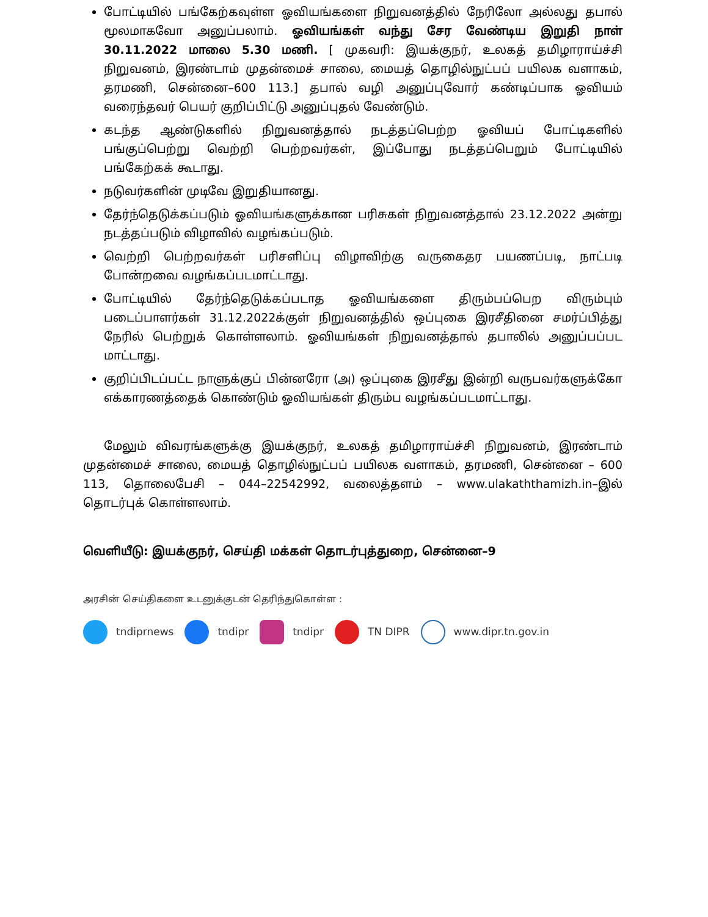போட்டியில் பங்கேற்கவுள்ள ஓவியங்களை நிறுவனத்தில் நேரிலோ அல்லது தபால் மூலமாகவோ அனுப்பலாம். ஓவியங்கள் வந்து சேர வேண்டிய இறுதி நாள் 30.11.2022 மாலை 5.30 மணி. [ முகவரி: இயக்குநர், உலகத் தமிழாராய்ச்சி நிறுவனம், இரண்டாம் முதன்மைச் சாலை, மையத் தொழில்நுட்பப் பயிலக வளாகம், தரமணி, சென்னை–600 113.] தபால் வழி அனுப்புவோர் கண்டிப்பாக ஓவியம் வரைந்தவர் பெயர் குறிப்பிட்டு அனுப்புதல் வேண்டும்.
கடந்த ஆண்டுகளில் நிறுவனத்தால் நடத்தப்பெற்ற ஓவியப் போட்டிகளில் பங்குப்பெற்று வெற்றி பெற்றவர்கள், இப்போது நடத்தப்பெறும் போட்டியில் பங்கேற்கக் கூடாது.
நடுவர்களின் முடிவே இறுதியானது.
தேர்ந்தெடுக்கப்படும் ஓவியங்களுக்கான பரிசுகள் நிறுவனத்தால் 23.12.2022 அன்று நடத்தப்படும் விழாவில் வழங்கப்படும்.
வெற்றி பெற்றவர்கள் பரிசளிப்பு விழாவிற்கு வருகைதர பயணப்படி, நாட்படி போன்றவை வழங்கப்படமாட்டாது.
போட்டியில் தேர்ந்தெடுக்கப்படாத ஓவியங்களை திரும்பப்பெற விரும்பும் படைப்பாளர்கள் 31.12.2022க்குள் நிறுவனத்தில் ஒப்புகை இரசீதினை சமர்ப்பித்து நேரில் பெற்றுக் கொள்ளலாம். ஓவியங்கள் நிறுவனத்தால் தபாலில் அனுப்பப்பட மாட்டாது.
குறிப்பிடப்பட்ட நாளுக்குப் பின்னரோ (அ) ஒப்புகை இரசீது இன்றி வருபவர்களுக்கோ எக்காரணத்தைக் கொண்டும் ஓவியங்கள் திரும்ப வழங்கப்படமாட்டாது.
மேலும் விவரங்களுக்கு இயக்குநர், உலகத் தமிழாராய்ச்சி நிறுவனம், இரண்டாம் முதன்மைச் சாலை, மையத் தொழில்நுட்பப் பயிலக வளாகம், தரமணி, சென்னை – 600 113, தொலைபேசி – 044–22542992, வலைத்தளம் – www.ulakaththamizh.in–இல் தொடர்புக் கொள்ளலாம்.
வெளியீடு: இயக்குநர், செய்தி மக்கள் தொடர்புத்துறை, சென்னை–9
அரசின் செய்திகளை உடனுக்குடன் தெரிந்துகொள்ள :
tndiprnews tndipr tndipr TN DIPR www.dipr.tn.gov.in